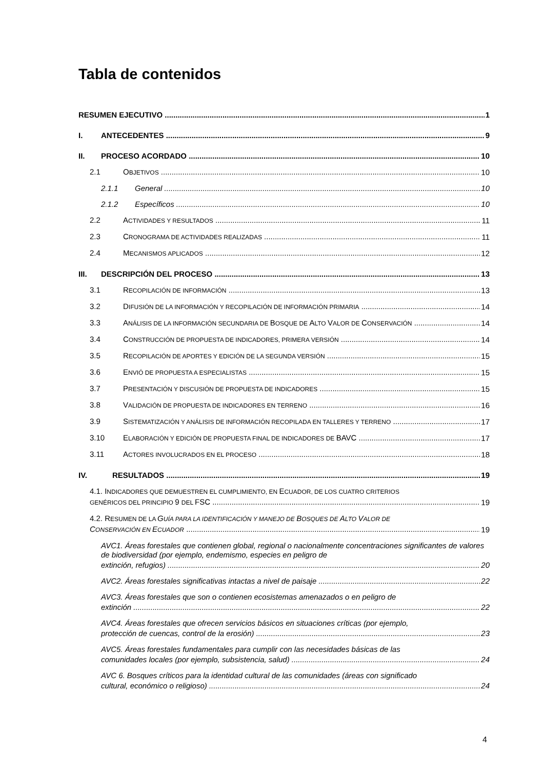Tabla de contenidos
RESUMEN EJECUTIVO 1
I. ANTECEDENTES 9
II. PROCESO ACORDADO 10
2.1 OBJETIVOS 10
2.1.1 General 10
2.1.2 Específicos 10
2.2 ACTIVIDADES Y RESULTADOS 11
2.3 CRONOGRAMA DE ACTIVIDADES REALIZADAS 11
2.4 MECANISMOS APLICADOS 12
III. DESCRIPCIÓN DEL PROCESO 13
3.1 RECOPILACIÓN DE INFORMACIÓN 13
3.2 DIFUSIÓN DE LA INFORMACIÓN Y RECOPILACIÓN DE INFORMACIÓN PRIMARIA 14
3.3 ANÁLISIS DE LA INFORMACIÓN SECUNDARIA DE BOSQUE DE ALTO VALOR DE CONSERVACIÓN 14
3.4 CONSTRUCCIÓN DE PROPUESTA DE INDICADORES, PRIMERA VERSIÓN 14
3.5 RECOPILACIÓN DE APORTES Y EDICIÓN DE LA SEGUNDA VERSIÓN 15
3.6 ENVIÓ DE PROPUESTA A ESPECIALISTAS 15
3.7 PRESENTACIÓN Y DISCUSIÓN DE PROPUESTA DE INDICADORES 15
3.8 VALIDACIÓN DE PROPUESTA DE INDICADORES EN TERRENO 16
3.9 SISTEMATIZACIÓN Y ANÁLISIS DE INFORMACIÓN RECOPILADA EN TALLERES Y TERRENO 17
3.10 ELABORACIÓN Y EDICIÓN DE PROPUESTA FINAL DE INDICADORES DE BAVC 17
3.11 ACTORES INVOLUCRADOS EN EL PROCESO 18
IV. RESULTADOS 19
4.1. INDICADORES QUE DEMUESTREN EL CUMPLIMIENTO, EN ECUADOR, DE LOS CUATRO CRITERIOS
GENÉRICOS DEL PRINCIPIO 9 DEL FSC 19
4.2. RESUMEN DE LA GUÍA PARA LA IDENTIFICACIÓN Y MANEJO DE BOSQUES DE ALTO VALOR DE
CONSERVACIÓN EN ECUADOR 19
AVC1. Áreas forestales que contienen global, regional o nacionalmente concentraciones significantes de valores de biodiversidad (por ejemplo, endemismo, especies en peligro de
extinción, refugios) 20
AVC2. Áreas forestales significativas intactas a nivel de paisaje 22
AVC3. Áreas forestales que son o contienen ecosistemas amenazados o en peligro de
extinción 22
AVC4. Áreas forestales que ofrecen servicios básicos en situaciones críticas (por ejemplo,
protección de cuencas, control de la erosión) 23
AVC5. Áreas forestales fundamentales para cumplir con las necesidades básicas de las
comunidades locales (por ejemplo, subsistencia, salud) 24
AVC 6. Bosques críticos para la identidad cultural de las comunidades (áreas con significado
cultural, económico o religioso) 24
4